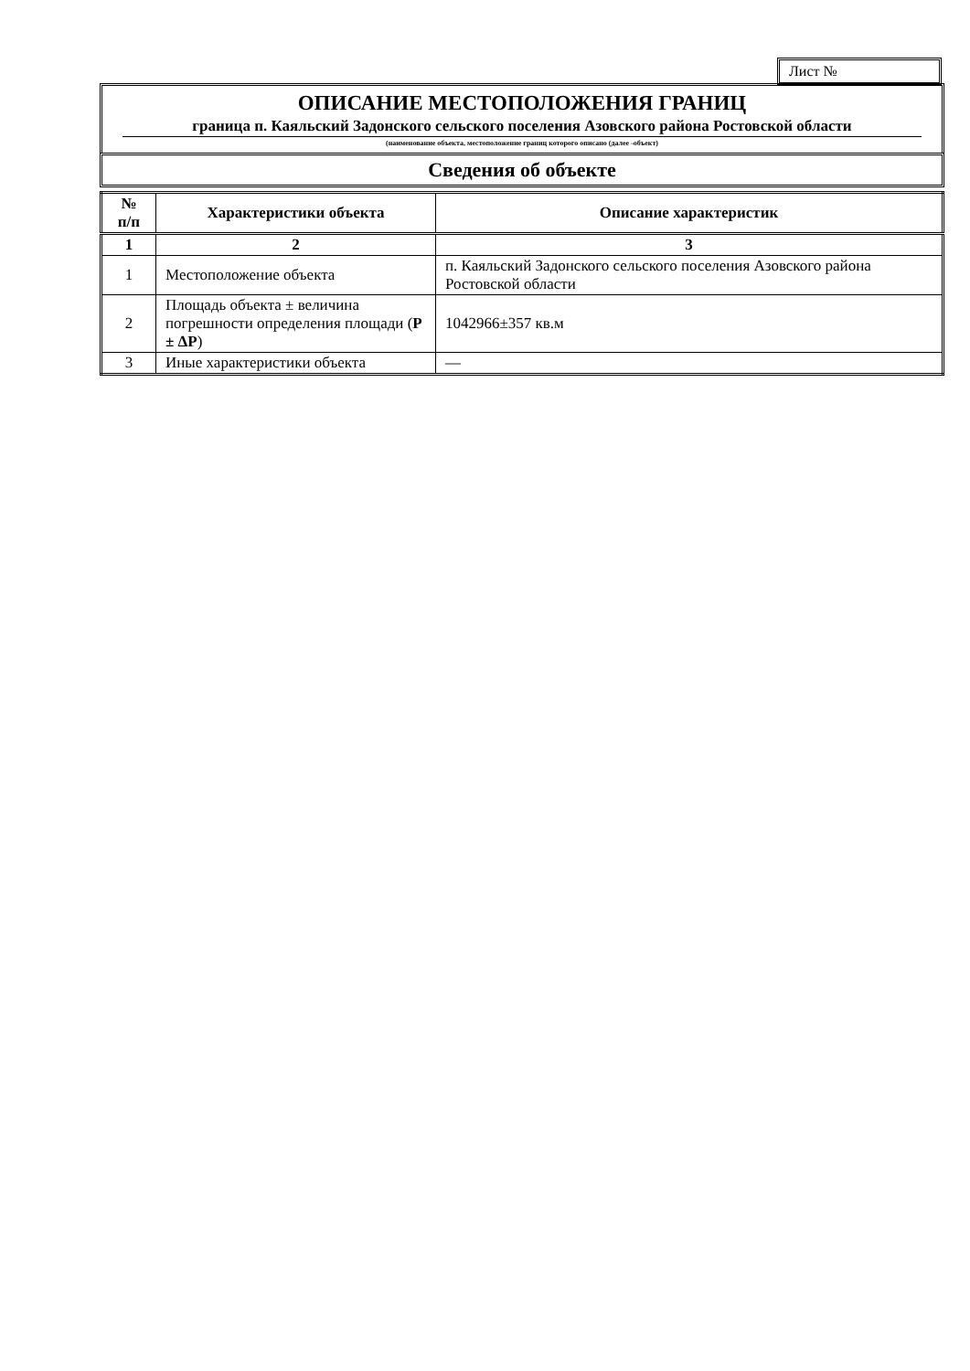Лист №
ОПИСАНИЕ МЕСТОПОЛОЖЕНИЯ ГРАНИЦ
граница п. Каяльский Задонского сельского поселения Азовского района Ростовской области
(наименование объекта, местоположение границ которого описано (далее -объект)
Сведения об объекте
| № п/п | Характеристики объекта | Описание характеристик |
| --- | --- | --- |
| 1 | 2 | 3 |
| 1 | Местоположение объекта | п. Каяльский Задонского сельского поселения Азовского района Ростовской области |
| 2 | Площадь объекта ± величина погрешности определения площади ( P ± ΔP ) | 1042966±357 кв.м |
| 3 | Иные характеристики объекта | — |